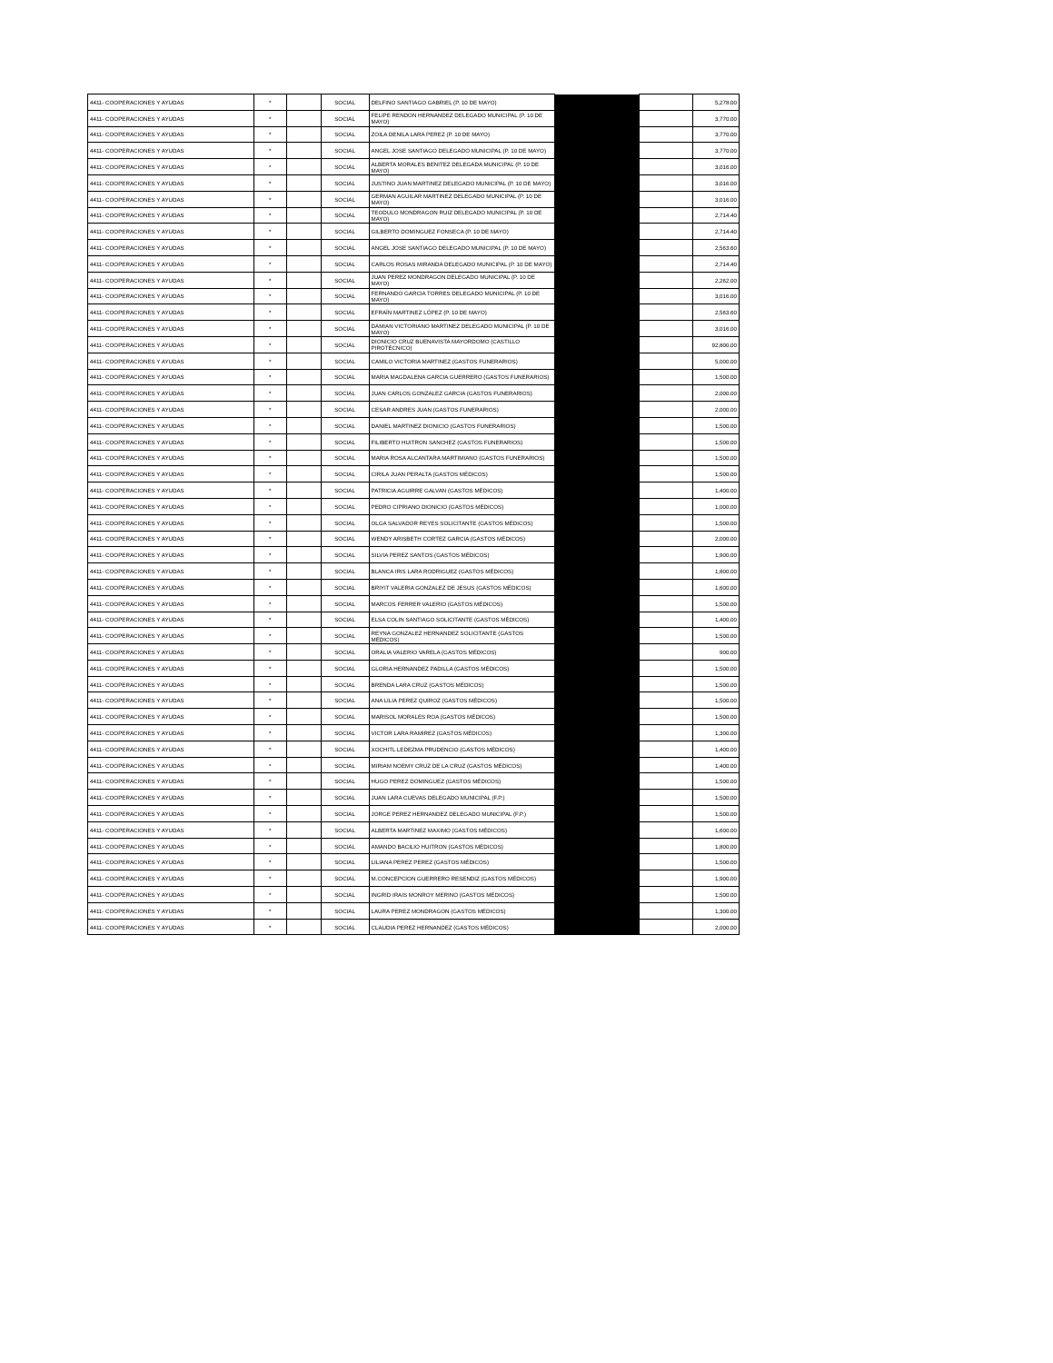| 4411- COOPERACIONES Y AYUDAS | * | | SOCIAL | DELFINO SANTIAGO GABRIEL (P. 10 DE MAYO) | | | 5,278.00 |
| 4411- COOPERACIONES Y AYUDAS | * | | SOCIAL | FELIPE RENDON HERNANDEZ DELEGADO MUNICIPAL (P. 10 DE MAYO) | | | 3,770.00 |
| 4411- COOPERACIONES Y AYUDAS | * | | SOCIAL | ZOILA DENILA LARA PEREZ (P. 10 DE MAYO) | | | 3,770.00 |
| 4411- COOPERACIONES Y AYUDAS | * | | SOCIAL | ANGEL JOSE SANTIAGO DELEGADO MUNICIPAL (P. 10 DE MAYO) | | | 3,770.00 |
| 4411- COOPERACIONES Y AYUDAS | * | | SOCIAL | ALBERTA MORALES BENITEZ DELEGADA MUNICIPAL (P. 10 DE MAYO) | | | 3,016.00 |
| 4411- COOPERACIONES Y AYUDAS | * | | SOCIAL | JUSTINO JUAN MARTINEZ DELEGADO MUNICIPAL (P. 10 DE MAYO) | | | 3,016.00 |
| 4411- COOPERACIONES Y AYUDAS | * | | SOCIAL | GERMAN AGUILAR MARTINEZ DELEGADO MUNICIPAL (P. 10 DE MAYO) | | | 3,016.00 |
| 4411- COOPERACIONES Y AYUDAS | * | | SOCIAL | TEODULO MONDRAGON RUIZ DELEGADO MUNICIPAL (P. 10 DE MAYO) | | | 2,714.40 |
| 4411- COOPERACIONES Y AYUDAS | * | | SOCIAL | GILBERTO DOMINGUEZ FONSECA (P. 10 DE MAYO) | | | 2,714.40 |
| 4411- COOPERACIONES Y AYUDAS | * | | SOCIAL | ANGEL JOSE SANTIAGO DELEGADO MUNICIPAL (P. 10 DE MAYO) | | | 2,563.60 |
| 4411- COOPERACIONES Y AYUDAS | * | | SOCIAL | CARLOS ROSAS MIRANDA DELEGADO MUNICIPAL (P. 10 DE MAYO) | | | 2,714.40 |
| 4411- COOPERACIONES Y AYUDAS | * | | SOCIAL | JUAN PEREZ MONDRAGON DELEGADO MUNICIPAL (P. 10 DE MAYO) | | | 2,262.00 |
| 4411- COOPERACIONES Y AYUDAS | * | | SOCIAL | FERNANDO GARCIA TORRES DELEGADO MUNICIPAL (P. 10 DE MAYO) | | | 3,016.00 |
| 4411- COOPERACIONES Y AYUDAS | * | | SOCIAL | EFRAÍN MARTINEZ LÓPEZ (P. 10 DE MAYO) | | | 2,563.60 |
| 4411- COOPERACIONES Y AYUDAS | * | | SOCIAL | DAMIAN VICTORIANO MARTINEZ DELEGADO MUNICIPAL (P. 10 DE MAYO) | | | 3,016.00 |
| 4411- COOPERACIONES Y AYUDAS | * | | SOCIAL | DIONICIO CRUZ BUENAVISTA MAYORDOMO (CASTILLO PIROTÉCNICO) | | | 92,800.00 |
| 4411- COOPERACIONES Y AYUDAS | * | | SOCIAL | CAMILO VICTORIA MARTINEZ (GASTOS FUNERARIOS) | | | 5,000.00 |
| 4411- COOPERACIONES Y AYUDAS | * | | SOCIAL | MARIA MAGDALENA GARCIA GUERRERO (GASTOS FUNERARIOS) | | | 1,500.00 |
| 4411- COOPERACIONES Y AYUDAS | * | | SOCIAL | JUAN CARLOS GONZALEZ GARCIA (GASTOS FUNERARIOS) | | | 2,000.00 |
| 4411- COOPERACIONES Y AYUDAS | * | | SOCIAL | CESAR ANDRES JUAN (GASTOS FUNERARIOS) | | | 2,000.00 |
| 4411- COOPERACIONES Y AYUDAS | * | | SOCIAL | DANIEL MARTINEZ DIONICIO (GASTOS FUNERARIOS) | | | 1,500.00 |
| 4411- COOPERACIONES Y AYUDAS | * | | SOCIAL | FILIBERTO HUITRON SANCHEZ (GASTOS FUNERARIOS) | | | 1,500.00 |
| 4411- COOPERACIONES Y AYUDAS | * | | SOCIAL | MARIA ROSA ALCANTARA MARTIMIANO (GASTOS FUNERARIOS) | | | 1,500.00 |
| 4411- COOPERACIONES Y AYUDAS | * | | SOCIAL | CIRILA JUAN PERALTA (GASTOS MÉDICOS) | | | 1,500.00 |
| 4411- COOPERACIONES Y AYUDAS | * | | SOCIAL | PATRICIA AGUIRRE GALVAN (GASTOS MÉDICOS) | | | 1,400.00 |
| 4411- COOPERACIONES Y AYUDAS | * | | SOCIAL | PEDRO CIPRIANO DIONICIO (GASTOS MÉDICOS) | | | 1,000.00 |
| 4411- COOPERACIONES Y AYUDAS | * | | SOCIAL | OLGA SALVADOR REYES SOLICITANTE (GASTOS MÉDICOS) | | | 1,500.00 |
| 4411- COOPERACIONES Y AYUDAS | * | | SOCIAL | WENDY ARISBETH CORTEZ GARCIA (GASTOS MÉDICOS) | | | 2,000.00 |
| 4411- COOPERACIONES Y AYUDAS | * | | SOCIAL | SILVIA PEREZ SANTOS (GASTOS MÉDICOS) | | | 1,900.00 |
| 4411- COOPERACIONES Y AYUDAS | * | | SOCIAL | BLANCA IRIS LARA RODRIGUEZ (GASTOS MÉDICOS) | | | 1,800.00 |
| 4411- COOPERACIONES Y AYUDAS | * | | SOCIAL | BRIYIT VALERIA GONZALEZ DE JESUS (GASTOS MÉDICOS) | | | 1,600.00 |
| 4411- COOPERACIONES Y AYUDAS | * | | SOCIAL | MARCOS FERRER VALERIO (GASTOS MÉDICOS) | | | 1,500.00 |
| 4411- COOPERACIONES Y AYUDAS | * | | SOCIAL | ELSA COLIN SANTIAGO SOLICITANTE (GASTOS MÉDICOS) | | | 1,400.00 |
| 4411- COOPERACIONES Y AYUDAS | * | | SOCIAL | REYNA GONZALEZ HERNANDEZ SOLICITANTE (GASTOS MÉDICOS) | | | 1,500.00 |
| 4411- COOPERACIONES Y AYUDAS | * | | SOCIAL | ORALIA VALERIO VARELA (GASTOS MÉDICOS) | | | 900.00 |
| 4411- COOPERACIONES Y AYUDAS | * | | SOCIAL | GLORIA HERNANDEZ PADILLA (GASTOS MÉDICOS) | | | 1,500.00 |
| 4411- COOPERACIONES Y AYUDAS | * | | SOCIAL | BRENDA LARA CRUZ (GASTOS MÉDICOS) | | | 1,500.00 |
| 4411- COOPERACIONES Y AYUDAS | * | | SOCIAL | ANA LILIA PEREZ QUIROZ (GASTOS MÉDICOS) | | | 1,500.00 |
| 4411- COOPERACIONES Y AYUDAS | * | | SOCIAL | MARISOL MORALES ROA (GASTOS MÉDICOS) | | | 1,500.00 |
| 4411- COOPERACIONES Y AYUDAS | * | | SOCIAL | VICTOR LARA RAMIREZ (GASTOS MÉDICOS) | | | 1,300.00 |
| 4411- COOPERACIONES Y AYUDAS | * | | SOCIAL | XOCHITL LEDEZMA PRUDENCIO (GASTOS MÉDICOS) | | | 1,400.00 |
| 4411- COOPERACIONES Y AYUDAS | * | | SOCIAL | MIRIAM NOEMY CRUZ DE LA CRUZ (GASTOS MÉDICOS) | | | 1,400.00 |
| 4411- COOPERACIONES Y AYUDAS | * | | SOCIAL | HUGO PEREZ DOMINGUEZ (GASTOS MÉDICOS) | | | 1,500.00 |
| 4411- COOPERACIONES Y AYUDAS | * | | SOCIAL | JUAN LARA CUEVAS DELEGADO MUNICIPAL (F.P.) | | | 1,500.00 |
| 4411- COOPERACIONES Y AYUDAS | * | | SOCIAL | JORGE PEREZ HERNANDEZ DELEGADO MUNICIPAL (F.P.) | | | 1,500.00 |
| 4411- COOPERACIONES Y AYUDAS | * | | SOCIAL | ALBERTA MARTINEZ MAXIMO (GASTOS MÉDICOS) | | | 1,600.00 |
| 4411- COOPERACIONES Y AYUDAS | * | | SOCIAL | AMANDO BACILIO HUITRON (GASTOS MÉDICOS) | | | 1,800.00 |
| 4411- COOPERACIONES Y AYUDAS | * | | SOCIAL | LILIANA PEREZ PEREZ (GASTOS MÉDICOS) | | | 1,500.00 |
| 4411- COOPERACIONES Y AYUDAS | * | | SOCIAL | M.CONCEPCION GUERRERO RESENDIZ (GASTOS MÉDICOS) | | | 1,900.00 |
| 4411- COOPERACIONES Y AYUDAS | * | | SOCIAL | INGRID IRAIS MONROY MERINO (GASTOS MÉDICOS) | | | 1,500.00 |
| 4411- COOPERACIONES Y AYUDAS | * | | SOCIAL | LAURA PEREZ MONDRAGON (GASTOS MÉDICOS) | | | 1,300.00 |
| 4411- COOPERACIONES Y AYUDAS | * | | SOCIAL | CLAUDIA PEREZ HERNANDEZ (GASTOS MÉDICOS) | | | 2,000.00 |